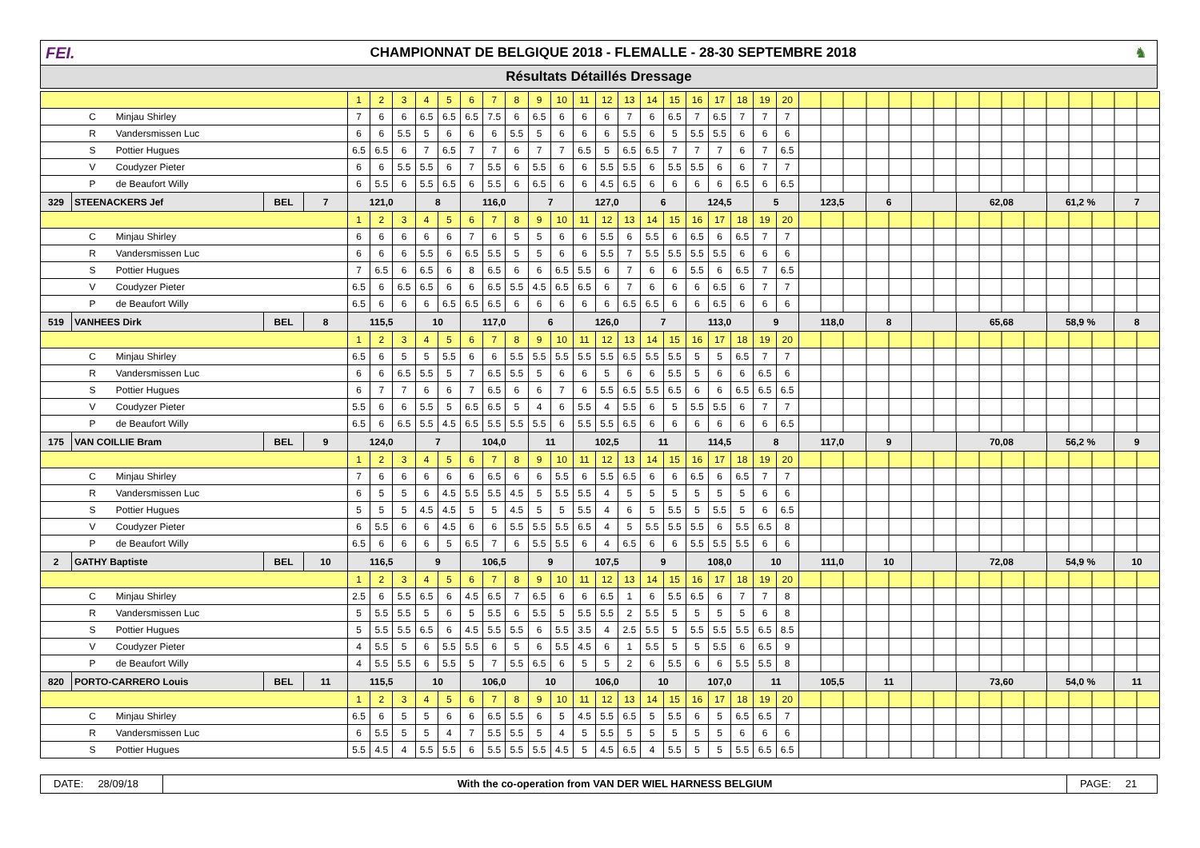FEI.
CHAMPIONNAT DE BELGIQUE 2018 - FLEMALLE - 28-30 SEPTEMBRE 2018
♞
Résultats Détaillés Dressage
| | | | | 1 | 2 | 3 | 4 | 5 | 6 | 7 | 8 | 9 | 10 | 11 | 12 | 13 | 14 | 15 | 16 | 17 | 18 | 19 | 20 | | | | | | |
| | C Minjau Shirley | | | 7 | 6 | 6 | 6.5 | 6.5 | 6.5 | 7.5 | 6 | 6.5 | 6 | 6 | 6 | 7 | 6 | 6.5 | 7 | 6.5 | 7 | 7 | 7 | | | | | | |
| | R Vandersmissen Luc | | | 6 | 6 | 5.5 | 5 | 6 | 6 | 6 | 5.5 | 5 | 6 | 6 | 6 | 5.5 | 6 | 5 | 5.5 | 5.5 | 6 | 6 | 6 | | | | | | |
| | S Pottier Hugues | | | 6.5 | 6.5 | 6 | 7 | 6.5 | 7 | 7 | 6 | 7 | 7 | 6.5 | 5 | 6.5 | 6.5 | 7 | 7 | 7 | 6 | 7 | 6.5 | | | | | | |
| | V Coudyzer Pieter | | | 6 | 6 | 5.5 | 5.5 | 6 | 7 | 5.5 | 6 | 5.5 | 6 | 6 | 5.5 | 5.5 | 6 | 5.5 | 5.5 | 6 | 6 | 7 | 7 | | | | | | |
| | P de Beaufort Willy | | | 6 | 5.5 | 6 | 5.5 | 6.5 | 6 | 5.5 | 6 | 6.5 | 6 | 6 | 4.5 | 6.5 | 6 | 6 | 6 | 6 | 6.5 | 6 | 6.5 | | | | | | |
| 329 | STEENACKERS Jef | BEL | 7 | 121,0 | | | 8 | | 116,0 | | | 7 | | 127,0 | | | 6 | | 124,5 | | | 5 | | 123,5 | 6 | | 62,08 | 61,2 % | 7 |
| | | | | 1 | 2 | 3 | 4 | 5 | 6 | 7 | 8 | 9 | 10 | 11 | 12 | 13 | 14 | 15 | 16 | 17 | 18 | 19 | 20 | | | | | | |
| | C Minjau Shirley | | | 6 | 6 | 6 | 6 | 6 | 7 | 6 | 5 | 5 | 6 | 6 | 5.5 | 6 | 5.5 | 6 | 6.5 | 6 | 6.5 | 7 | 7 | | | | | | |
| | R Vandersmissen Luc | | | 6 | 6 | 6 | 5.5 | 6 | 6.5 | 5.5 | 5 | 5 | 6 | 6 | 5.5 | 7 | 5.5 | 5.5 | 5.5 | 5.5 | 6 | 6 | 6 | | | | | | |
| | S Pottier Hugues | | | 7 | 6.5 | 6 | 6.5 | 6 | 8 | 6.5 | 6 | 6 | 6.5 | 5.5 | 6 | 7 | 6 | 6 | 5.5 | 6 | 6.5 | 7 | 6.5 | | | | | | |
| | V Coudyzer Pieter | | | 6.5 | 6 | 6.5 | 6.5 | 6 | 6 | 6.5 | 5.5 | 4.5 | 6.5 | 6.5 | 6 | 7 | 6 | 6 | 6 | 6.5 | 6 | 7 | 7 | | | | | | |
| | P de Beaufort Willy | | | 6.5 | 6 | 6 | 6 | 6.5 | 6.5 | 6.5 | 6 | 6 | 6 | 6 | 6 | 6.5 | 6.5 | 6 | 6 | 6.5 | 6 | 6 | 6 | | | | | | |
| 519 | VANHEES Dirk | BEL | 8 | 115,5 | | | 10 | | 117,0 | | | 6 | | 126,0 | | | 7 | | 113,0 | | | 9 | | 118,0 | 8 | | 65,68 | 58,9 % | 8 |
| | | | | 1 | 2 | 3 | 4 | 5 | 6 | 7 | 8 | 9 | 10 | 11 | 12 | 13 | 14 | 15 | 16 | 17 | 18 | 19 | 20 | | | | | | |
| | C Minjau Shirley | | | 6.5 | 6 | 5 | 5 | 5.5 | 6 | 6 | 5.5 | 5.5 | 5.5 | 5.5 | 5.5 | 6.5 | 5.5 | 5.5 | 5 | 5 | 6.5 | 7 | 7 | | | | | | |
| | R Vandersmissen Luc | | | 6 | 6 | 6.5 | 5.5 | 5 | 7 | 6.5 | 5.5 | 5 | 6 | 6 | 5 | 6 | 6 | 5.5 | 5 | 6 | 6 | 6.5 | 6 | | | | | | |
| | S Pottier Hugues | | | 6 | 7 | 7 | 6 | 6 | 7 | 6.5 | 6 | 6 | 7 | 6 | 5.5 | 6.5 | 5.5 | 6.5 | 6 | 6 | 6.5 | 6.5 | 6.5 | | | | | | |
| | V Coudyzer Pieter | | | 5.5 | 6 | 6 | 5.5 | 5 | 6.5 | 6.5 | 5 | 4 | 6 | 5.5 | 4 | 5.5 | 6 | 5 | 5.5 | 5.5 | 6 | 7 | 7 | | | | | | |
| | P de Beaufort Willy | | | 6.5 | 6 | 6.5 | 5.5 | 4.5 | 6.5 | 5.5 | 5.5 | 5.5 | 6 | 5.5 | 5.5 | 6.5 | 6 | 6 | 6 | 6 | 6 | 6 | 6.5 | | | | | | |
| 175 | VAN COILLIE Bram | BEL | 9 | 124,0 | | | 7 | | 104,0 | | | 11 | | 102,5 | | | 11 | | 114,5 | | | 8 | | 117,0 | 9 | | 70,08 | 56,2 % | 9 |
| | | | | 1 | 2 | 3 | 4 | 5 | 6 | 7 | 8 | 9 | 10 | 11 | 12 | 13 | 14 | 15 | 16 | 17 | 18 | 19 | 20 | | | | | | |
| | C Minjau Shirley | | | 7 | 6 | 6 | 6 | 6 | 6 | 6.5 | 6 | 6 | 5.5 | 6 | 5.5 | 6.5 | 6 | 6 | 6.5 | 6 | 6.5 | 7 | 7 | | | | | | |
| | R Vandersmissen Luc | | | 6 | 5 | 5 | 6 | 4.5 | 5.5 | 5.5 | 4.5 | 5 | 5.5 | 5.5 | 4 | 5 | 5 | 5 | 5 | 5 | 5 | 6 | 6 | | | | | | |
| | S Pottier Hugues | | | 5 | 5 | 5 | 4.5 | 4.5 | 5 | 5 | 4.5 | 5 | 5 | 5.5 | 4 | 6 | 5 | 5.5 | 5 | 5.5 | 5 | 6 | 6.5 | | | | | | |
| | V Coudyzer Pieter | | | 6 | 5.5 | 6 | 6 | 4.5 | 6 | 6 | 5.5 | 5.5 | 5.5 | 6.5 | 4 | 5 | 5.5 | 5.5 | 5.5 | 6 | 5.5 | 6.5 | 8 | | | | | | |
| | P de Beaufort Willy | | | 6.5 | 6 | 6 | 6 | 5 | 6.5 | 7 | 6 | 5.5 | 5.5 | 6 | 4 | 6.5 | 6 | 6 | 5.5 | 5.5 | 5.5 | 6 | 6 | | | | | | |
| 2 | GATHY Baptiste | BEL | 10 | 116,5 | | | 9 | | 106,5 | | | 9 | | 107,5 | | | 9 | | 108,0 | | | 10 | | 111,0 | 10 | | 72,08 | 54,9 % | 10 |
| | | | | 1 | 2 | 3 | 4 | 5 | 6 | 7 | 8 | 9 | 10 | 11 | 12 | 13 | 14 | 15 | 16 | 17 | 18 | 19 | 20 | | | | | | |
| | C Minjau Shirley | | | 2.5 | 6 | 5.5 | 6.5 | 6 | 4.5 | 6.5 | 7 | 6.5 | 6 | 6 | 6.5 | 1 | 6 | 5.5 | 6.5 | 6 | 7 | 7 | 8 | | | | | | |
| | R Vandersmissen Luc | | | 5 | 5.5 | 5.5 | 5 | 6 | 5 | 5.5 | 6 | 5.5 | 5 | 5.5 | 5.5 | 2 | 5.5 | 5 | 5 | 5 | 5 | 6 | 8 | | | | | | |
| | S Pottier Hugues | | | 5 | 5.5 | 5.5 | 6.5 | 6 | 4.5 | 5.5 | 5.5 | 6 | 5.5 | 3.5 | 4 | 2.5 | 5.5 | 5 | 5.5 | 5.5 | 5.5 | 6.5 | 8.5 | | | | | | |
| | V Coudyzer Pieter | | | 4 | 5.5 | 5 | 6 | 5.5 | 5.5 | 6 | 5 | 6 | 5.5 | 4.5 | 6 | 1 | 5.5 | 5 | 5 | 5.5 | 6 | 6.5 | 9 | | | | | | |
| | P de Beaufort Willy | | | 4 | 5.5 | 5.5 | 6 | 5.5 | 5 | 7 | 5.5 | 6.5 | 6 | 5 | 5 | 2 | 6 | 5.5 | 6 | 6 | 5.5 | 5.5 | 8 | | | | | | |
| 820 | PORTO-CARRERO Louis | BEL | 11 | 115,5 | | | 10 | | 106,0 | | | 10 | | 106,0 | | | 10 | | 107,0 | | | 11 | | 105,5 | 11 | | 73,60 | 54,0 % | 11 |
| | | | | 1 | 2 | 3 | 4 | 5 | 6 | 7 | 8 | 9 | 10 | 11 | 12 | 13 | 14 | 15 | 16 | 17 | 18 | 19 | 20 | | | | | | |
| | C Minjau Shirley | | | 6.5 | 6 | 5 | 5 | 6 | 6 | 6.5 | 5.5 | 6 | 5 | 4.5 | 5.5 | 6.5 | 5 | 5.5 | 6 | 5 | 6.5 | 6.5 | 7 | | | | | | |
| | R Vandersmissen Luc | | | 6 | 5.5 | 5 | 5 | 4 | 7 | 5.5 | 5.5 | 5 | 4 | 5 | 5.5 | 5 | 5 | 5 | 5 | 5 | 6 | 6 | 6 | | | | | | |
| | S Pottier Hugues | | | 5.5 | 4.5 | 4 | 5.5 | 5.5 | 6 | 5.5 | 5.5 | 5.5 | 4.5 | 5 | 4.5 | 6.5 | 4 | 5.5 | 5 | 5 | 5.5 | 6.5 | 6.5 | | | | | | |
DATE: 28/09/18
With the co-operation from VAN DER WIEL HARNESS BELGIUM
PAGE: 21